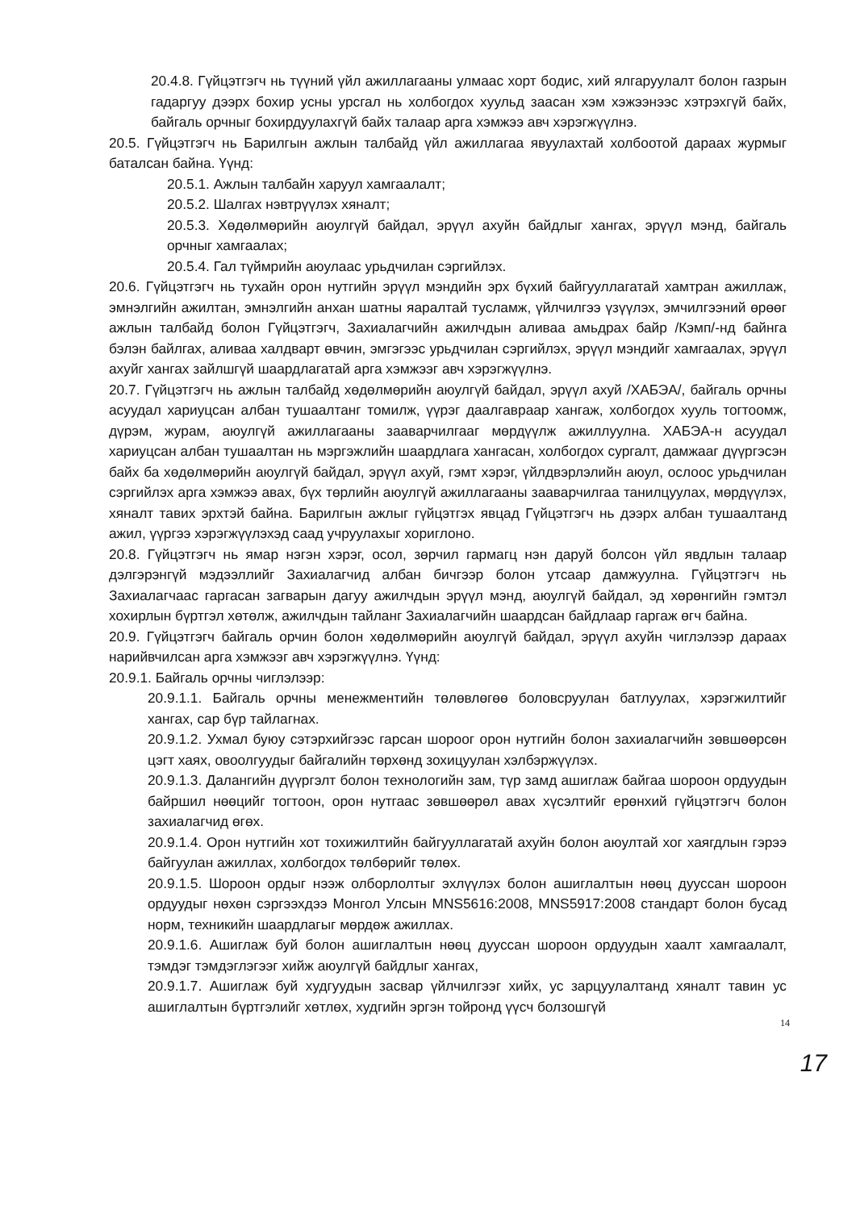20.4.8. Гүйцэтгэгч нь түүний үйл ажиллагааны улмаас хорт бодис, хий ялгаруулалт болон газрын гадаргуу дээрх бохир усны урсгал нь холбогдох хуульд заасан хэм хэжээнээс хэтрэхгүй байх, байгаль орчныг бохирдуулахгүй байх талаар арга хэмжээ авч хэрэгжүүлнэ.
20.5. Гүйцэтгэгч нь Барилгын ажлын талбайд үйл ажиллагаа явуулахтай холбоотой дараах журмыг баталсан байна. Үүнд:
20.5.1. Ажлын талбайн харуул хамгаалалт;
20.5.2. Шалгах нэвтрүүлэх хяналт;
20.5.3. Хөдөлмөрийн аюулгүй байдал, эрүүл ахуйн байдлыг хангах, эрүүл мэнд, байгаль орчныг хамгаалах;
20.5.4. Гал түймрийн аюулаас урьдчилан сэргийлэх.
20.6. Гүйцэтгэгч нь тухайн орон нутгийн эрүүл мэндийн эрх бүхий байгууллагатай хамтран ажиллаж, эмнэлгийн ажилтан, эмнэлгийн анхан шатны яаралтай тусламж, үйлчилгээ үзүүлэх, эмчилгээний өрөөг ажлын талбайд болон Гүйцэтгэгч, Захиалагчийн ажилчдын аливаа амьдрах байр /Кэмп/-нд байнга бэлэн байлгах, аливаа халдварт өвчин, эмгэгээс урьдчилан сэргийлэх, эрүүл мэндийг хамгаалах, эрүүл ахуйг хангах зайлшгүй шаардлагатай арга хэмжээг авч хэрэгжүүлнэ.
20.7. Гүйцэтгэгч нь ажлын талбайд хөдөлмөрийн аюулгүй байдал, эрүүл ахуй /ХАБЭА/, байгаль орчны асуудал хариуцсан албан тушаалтанг томилж, үүрэг даалгавраар хангаж, холбогдох хууль тогтоомж, дүрэм, журам, аюулгүй ажиллагааны зааварчилгааг мөрдүүлж ажиллуулна. ХАБЭА-н асуудал хариуцсан албан тушаалтан нь мэргэжлийн шаардлага хангасан, холбогдох сургалт, дамжааг дүүргэсэн байх ба хөдөлмөрийн аюулгүй байдал, эрүүл ахуй, гэмт хэрэг, үйлдвэрлэлийн аюул, ослоос урьдчилан сэргийлэх арга хэмжээ авах, бүх төрлийн аюулгүй ажиллагааны зааварчилгаа танилцуулах, мөрдүүлэх, хяналт тавих эрхтэй байна. Барилгын ажлыг гүйцэтгэх явцад Гүйцэтгэгч нь дээрх албан тушаалтанд ажил, үүргээ хэрэгжүүлэхэд саад учруулахыг хориглоно.
20.8. Гүйцэтгэгч нь ямар нэгэн хэрэг, осол, зөрчил гармагц нэн даруй болсон үйл явдлын талаар дэлгэрэнгүй мэдээллийг Захиалагчид албан бичгээр болон утсаар дамжуулна. Гүйцэтгэгч нь Захиалагчаас гаргасан загварын дагуу ажилчдын эрүүл мэнд, аюулгүй байдал, эд хөрөнгийн гэмтэл хохирлын бүртгэл хөтөлж, ажилчдын тайланг Захиалагчийн шаардсан байдлаар гаргаж өгч байна.
20.9. Гүйцэтгэгч байгаль орчин болон хөдөлмөрийн аюулгүй байдал, эрүүл ахуйн чиглэлээр дараах нарийвчилсан арга хэмжээг авч хэрэгжүүлнэ. Үүнд:
20.9.1. Байгаль орчны чиглэлээр:
20.9.1.1. Байгаль орчны менежментийн төлөвлөгөө боловсруулан батлуулах, хэрэгжилтийг хангах, сар бүр тайлагнах.
20.9.1.2. Ухмал буюу сэтэрхийгээс гарсан шороог орон нутгийн болон захиалагчийн зөвшөөрсөн цэгт хаях, овоолгуудыг байгалийн төрхөнд зохицуулан хэлбэржүүлэх.
20.9.1.3. Далангийн дүүргэлт болон технологийн зам, түр замд ашиглаж байгаа шороон ордуудын байршил нөөцийг тогтоон, орон нутгаас зөвшөөрөл авах хүсэлтийг ерөнхий гүйцэтгэгч болон захиалагчид өгөх.
20.9.1.4. Орон нутгийн хот тохижилтийн байгууллагатай ахуйн болон аюултай хог хаягдлын гэрээ байгуулан ажиллах, холбогдох төлбөрийг төлөх.
20.9.1.5. Шороон ордыг нээж олборлолтыг эхлүүлэх болон ашиглалтын нөөц дууссан шороон ордуудыг нөхөн сэргээхдээ Монгол Улсын MNS5616:2008, MNS5917:2008 стандарт болон бусад норм, техникийн шаардлагыг мөрдөж ажиллах.
20.9.1.6. Ашиглаж буй болон ашиглалтын нөөц дууссан шороон ордуудын хаалт хамгаалалт, тэмдэг тэмдэглэгээг хийж аюулгүй байдлыг хангах,
20.9.1.7. Ашиглаж буй худгуудын засвар үйлчилгээг хийх, ус зарцуулалтанд хяналт тавин ус ашиглалтын бүртгэлийг хөтлөх, худгийн эргэн тойронд үүсч болзошгүй
14
17